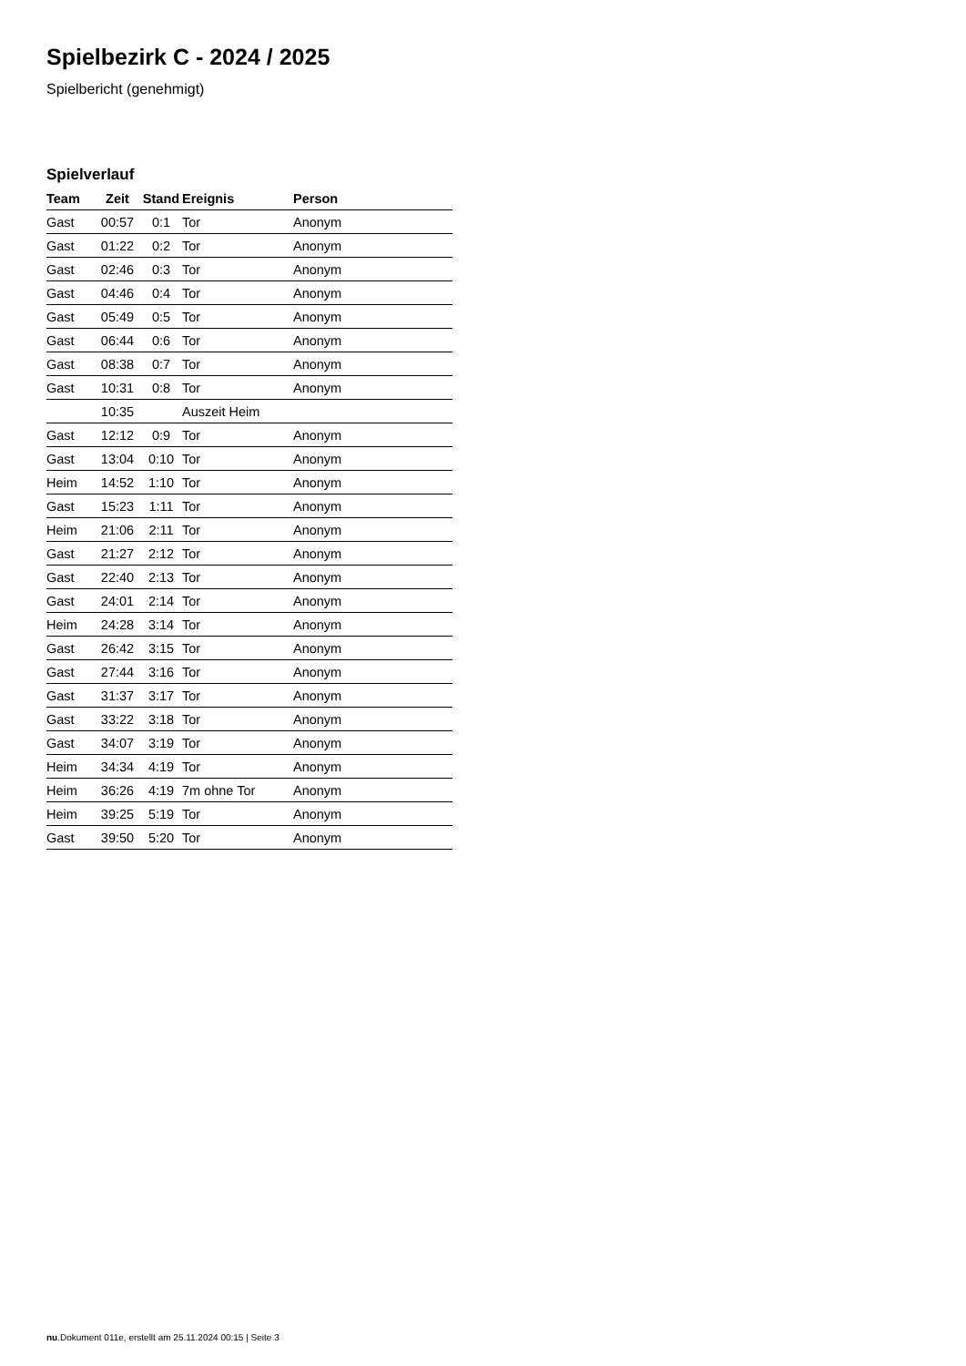Spielbezirk C - 2024 / 2025
Spielbericht (genehmigt)
Spielverlauf
| Team | Zeit | Stand | Ereignis | Person |
| --- | --- | --- | --- | --- |
| Gast | 00:57 | 0:1 | Tor | Anonym |
| Gast | 01:22 | 0:2 | Tor | Anonym |
| Gast | 02:46 | 0:3 | Tor | Anonym |
| Gast | 04:46 | 0:4 | Tor | Anonym |
| Gast | 05:49 | 0:5 | Tor | Anonym |
| Gast | 06:44 | 0:6 | Tor | Anonym |
| Gast | 08:38 | 0:7 | Tor | Anonym |
| Gast | 10:31 | 0:8 | Tor | Anonym |
| | 10:35 | | Auszeit Heim | |
| Gast | 12:12 | 0:9 | Tor | Anonym |
| Gast | 13:04 | 0:10 | Tor | Anonym |
| Heim | 14:52 | 1:10 | Tor | Anonym |
| Gast | 15:23 | 1:11 | Tor | Anonym |
| Heim | 21:06 | 2:11 | Tor | Anonym |
| Gast | 21:27 | 2:12 | Tor | Anonym |
| Gast | 22:40 | 2:13 | Tor | Anonym |
| Gast | 24:01 | 2:14 | Tor | Anonym |
| Heim | 24:28 | 3:14 | Tor | Anonym |
| Gast | 26:42 | 3:15 | Tor | Anonym |
| Gast | 27:44 | 3:16 | Tor | Anonym |
| Gast | 31:37 | 3:17 | Tor | Anonym |
| Gast | 33:22 | 3:18 | Tor | Anonym |
| Gast | 34:07 | 3:19 | Tor | Anonym |
| Heim | 34:34 | 4:19 | Tor | Anonym |
| Heim | 36:26 | 4:19 | 7m ohne Tor | Anonym |
| Heim | 39:25 | 5:19 | Tor | Anonym |
| Gast | 39:50 | 5:20 | Tor | Anonym |
nu.Dokument 011e, erstellt am 25.11.2024 00:15 | Seite 3